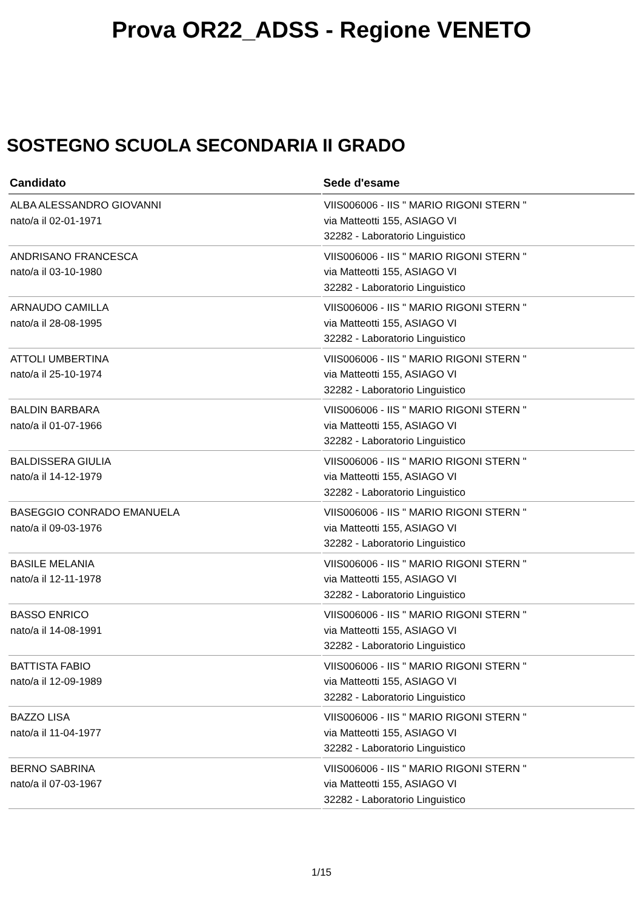Prova OR22_ADSS - Regione VENETO
SOSTEGNO SCUOLA SECONDARIA II GRADO
| Candidato | Sede d'esame |
| --- | --- |
| ALBA ALESSANDRO GIOVANNI nato/a il 02-01-1971 | VIIS006006 - IIS " MARIO RIGONI STERN " via Matteotti 155, ASIAGO VI 32282 - Laboratorio Linguistico |
| ANDRISANO FRANCESCA nato/a il 03-10-1980 | VIIS006006 - IIS " MARIO RIGONI STERN " via Matteotti 155, ASIAGO VI 32282 - Laboratorio Linguistico |
| ARNAUDO CAMILLA nato/a il 28-08-1995 | VIIS006006 - IIS " MARIO RIGONI STERN " via Matteotti 155, ASIAGO VI 32282 - Laboratorio Linguistico |
| ATTOLI UMBERTINA nato/a il 25-10-1974 | VIIS006006 - IIS " MARIO RIGONI STERN " via Matteotti 155, ASIAGO VI 32282 - Laboratorio Linguistico |
| BALDIN BARBARA nato/a il 01-07-1966 | VIIS006006 - IIS " MARIO RIGONI STERN " via Matteotti 155, ASIAGO VI 32282 - Laboratorio Linguistico |
| BALDISSERA GIULIA nato/a il 14-12-1979 | VIIS006006 - IIS " MARIO RIGONI STERN " via Matteotti 155, ASIAGO VI 32282 - Laboratorio Linguistico |
| BASEGGIO CONRADO EMANUELA nato/a il 09-03-1976 | VIIS006006 - IIS " MARIO RIGONI STERN " via Matteotti 155, ASIAGO VI 32282 - Laboratorio Linguistico |
| BASILE MELANIA nato/a il 12-11-1978 | VIIS006006 - IIS " MARIO RIGONI STERN " via Matteotti 155, ASIAGO VI 32282 - Laboratorio Linguistico |
| BASSO ENRICO nato/a il 14-08-1991 | VIIS006006 - IIS " MARIO RIGONI STERN " via Matteotti 155, ASIAGO VI 32282 - Laboratorio Linguistico |
| BATTISTA FABIO nato/a il 12-09-1989 | VIIS006006 - IIS " MARIO RIGONI STERN " via Matteotti 155, ASIAGO VI 32282 - Laboratorio Linguistico |
| BAZZO LISA nato/a il 11-04-1977 | VIIS006006 - IIS " MARIO RIGONI STERN " via Matteotti 155, ASIAGO VI 32282 - Laboratorio Linguistico |
| BERNO SABRINA nato/a il 07-03-1967 | VIIS006006 - IIS " MARIO RIGONI STERN " via Matteotti 155, ASIAGO VI 32282 - Laboratorio Linguistico |
1/15